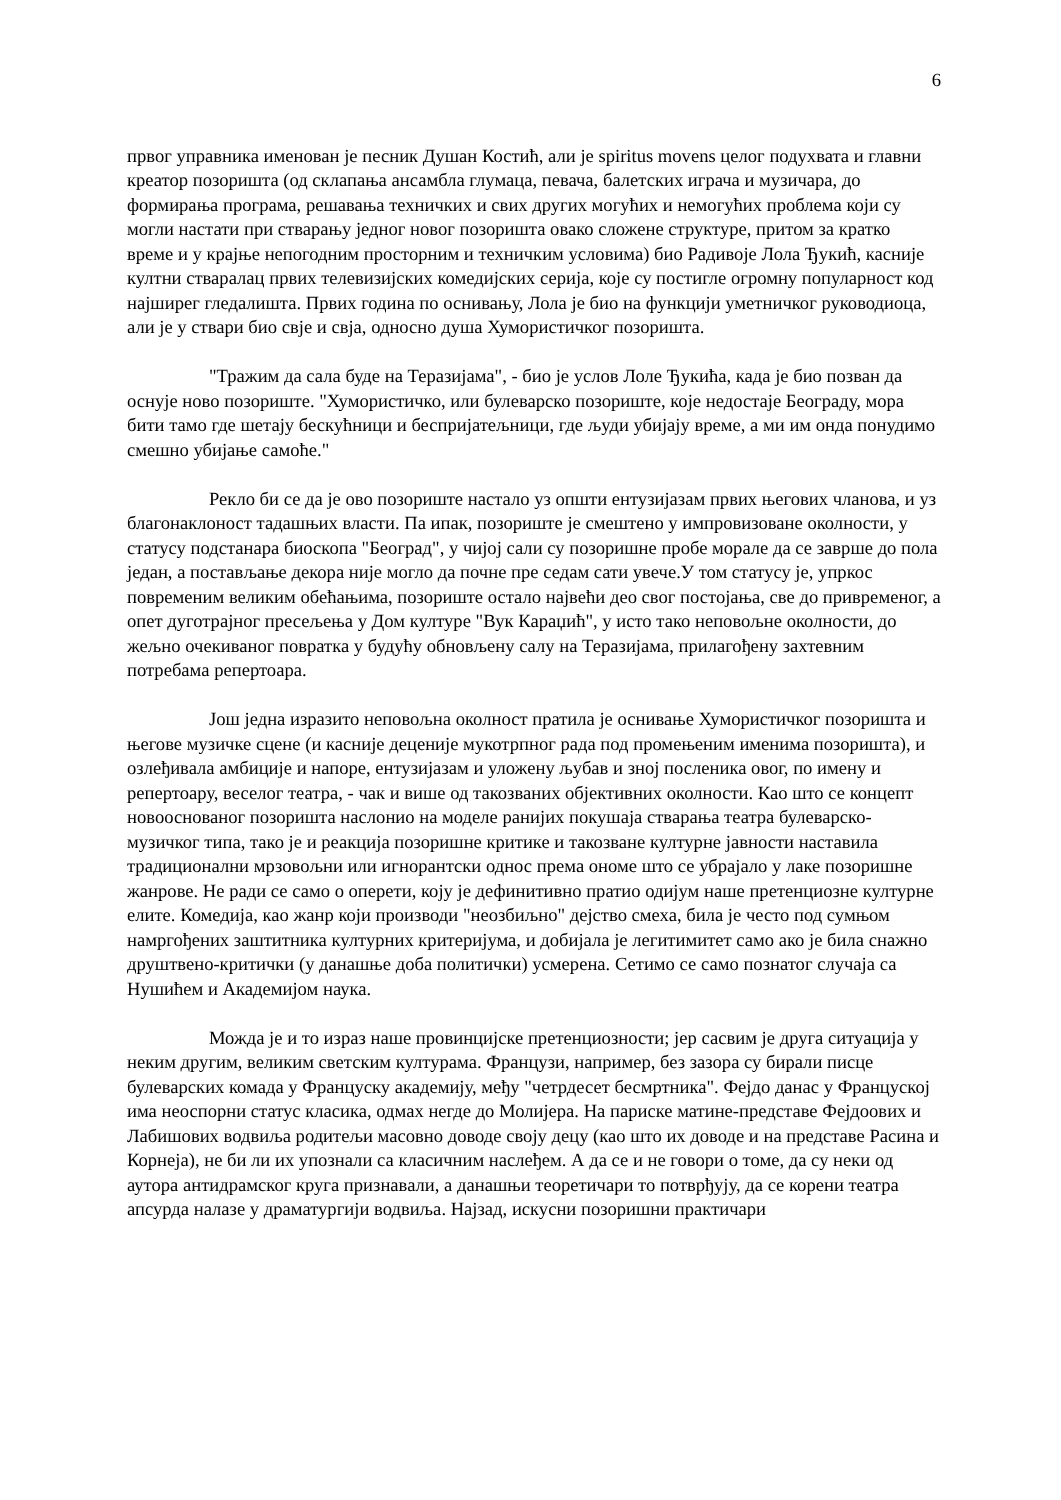6
првог управника именован је песник Душан Костић, али је spiritus movens целог подухвата и главни креатор позоришта (од склапања ансамбла глумаца, певача, балетских играча и музичара, до формирања програма, решавања техничких и свих других могућих и немогућих проблема који су могли настати при стварању једног новог позоришта овако сложене структуре, притом за кратко време и у крајње непогодним просторним и техничким условима) био Радивоје Лола Ђукић, касније култни стваралац првих телевизијских комедијских серија, које су постигле огромну популарност код најширег гледалишта. Првих година по оснивању, Лола је био на функцији уметничког руководиоца, али је у ствари био свје и свја, односно душа Хумористичког позоришта.
"Тражим да сала буде на Теразијама", - био је услов Лоле Ђукића, када је био позван да оснује ново позориште. "Хумористичко, или булеварско позориште, које недостаје Београду, мора бити тамо где шетају бескућници и беспријатељници, где људи убијају време, а ми им онда понудимо смешно убијање самоће."
Рекло би се да је ово позориште настало уз општи ентузијазам првих његових чланова, и уз благонаклоност тадашњих власти. Па ипак, позориште је смештено у импровизоване околности, у статусу подстанара биоскопа "Београд", у чијој сали су позоришне пробе морале да се заврше до пола један, а постављање декора није могло да почне пре седам сати увече.У том статусу је, упркос повременим великим обећањима, позориште остало највећи део свог постојања, све до привременог, а опет дуготрајног пресељења у Дом културе "Вук Караџић", у исто тако неповољне околности, до жељно очекиваног повратка у будућу обновљену салу на Теразијама, прилагођену захтевним потребама репертоара.
Још једна изразито неповољна околност пратила је оснивање Хумористичког позоришта и његове музичке сцене (и касније деценије мукотрпног рада под промењеним именима позоришта), и озлеђивала амбиције и напоре, ентузијазам и уложену љубав и зној посленика овог, по имену и репертоару, веселог театра, - чак и више од такозваних објективних околности. Као што се концепт новооснованог позоришта наслонио на моделе ранијих покушаја стварања театра булеварско-музичког типа, тако је и реакција позоришне критике и такозване културне јавности наставила традиционални мрзовољни или игнорантски однос према ономе што се убрајало у лаке позоришне жанрове. Не ради се само о оперети, коју је дефинитивно пратио одијум наше претенциозне културне елите. Комедија, као жанр који производи "неозбиљно" дејство смеха, била је често под сумњом намргођених заштитника културних критеријума, и добијала је легитимитет само ако је била снажно друштвено-критички (у данашње доба политички) усмерена. Сетимо се само познатог случаја са Нушићем и Академијом наука.
Можда је и то израз наше провинцијске претенциозности; јер сасвим је друга ситуација у неким другим, великим светским културама. Французи, например, без зазора су бирали писце булеварских комада у Француску академију, међу "четрдесет бесмртника". Фејдо данас у Француској има неоспорни статус класика, одмах негде до Молијера. На париске матине-представе Фејдоових и Лабишових водвиља родитељи масовно доводе своју децу (као што их доводе и на представе Расина и Корнеја), не би ли их упознали са класичним наслеђем. А да се и не говори о томе, да су неки од аутора антидрамског круга признавали, а данашњи теоретичари то потврђују, да се корени театра апсурда налазе у драматургији водвиља. Најзад, искусни позоришни практичари